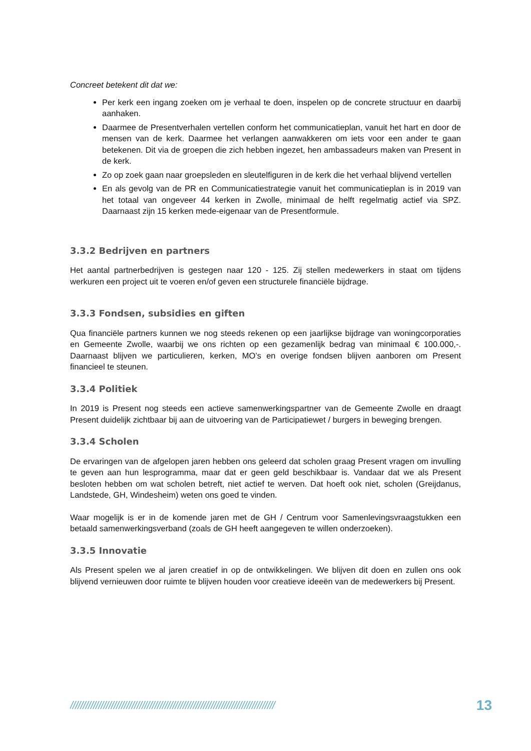Concreet betekent dit dat we:
Per kerk een ingang zoeken om je verhaal te doen, inspelen op de concrete structuur en daarbij aanhaken.
Daarmee de Presentverhalen vertellen conform het communicatieplan, vanuit het hart en door de mensen van de kerk. Daarmee het verlangen aanwakkeren om iets voor een ander te gaan betekenen. Dit via de groepen die zich hebben ingezet, hen ambassadeurs maken van Present in de kerk.
Zo op zoek gaan naar groepsleden en sleutelfiguren in de kerk die het verhaal blijvend vertellen
En als gevolg van de PR en Communicatiestrategie vanuit het communicatieplan is in 2019 van het totaal van ongeveer 44 kerken in Zwolle, minimaal de helft regelmatig actief via SPZ. Daarnaast zijn 15 kerken mede-eigenaar van de Presentformule.
3.3.2 Bedrijven en partners
Het aantal partnerbedrijven is gestegen naar 120 - 125. Zij stellen medewerkers in staat om tijdens werkuren een project uit te voeren en/of geven een structurele financiële bijdrage.
3.3.3 Fondsen, subsidies en giften
Qua financiële partners kunnen we nog steeds rekenen op een jaarlijkse bijdrage van woningcorporaties en Gemeente Zwolle, waarbij we ons richten op een gezamenlijk bedrag van minimaal € 100.000,-. Daarnaast blijven we particulieren, kerken, MO’s en overige fondsen blijven aanboren om Present financieel te steunen.
3.3.4 Politiek
In 2019 is Present nog steeds een actieve samenwerkingspartner van de Gemeente Zwolle en draagt Present duidelijk zichtbaar bij aan de uitvoering van de Participatiewet / burgers in beweging brengen.
3.3.4 Scholen
De ervaringen van de afgelopen jaren hebben ons geleerd dat scholen graag Present vragen om invulling te geven aan hun lesprogramma, maar dat er geen geld beschikbaar is. Vandaar dat we als Present besloten hebben om wat scholen betreft, niet actief te werven. Dat hoeft ook niet, scholen (Greijdanus, Landstede, GH, Windesheim) weten ons goed te vinden.
Waar mogelijk is er in de komende jaren met de GH / Centrum voor Samenlevingsvraagstukken een betaald samenwerkingsverband (zoals de GH heeft aangegeven te willen onderzoeken).
3.3.5 Innovatie
Als Present spelen we al jaren creatief in op de ontwikkelingen. We blijven dit doen en zullen ons ook blijvend vernieuwen door ruimte te blijven houden voor creatieve ideeën van de medewerkers bij Present.
//////////////////////////////////////////////////////////////////////////////// 13